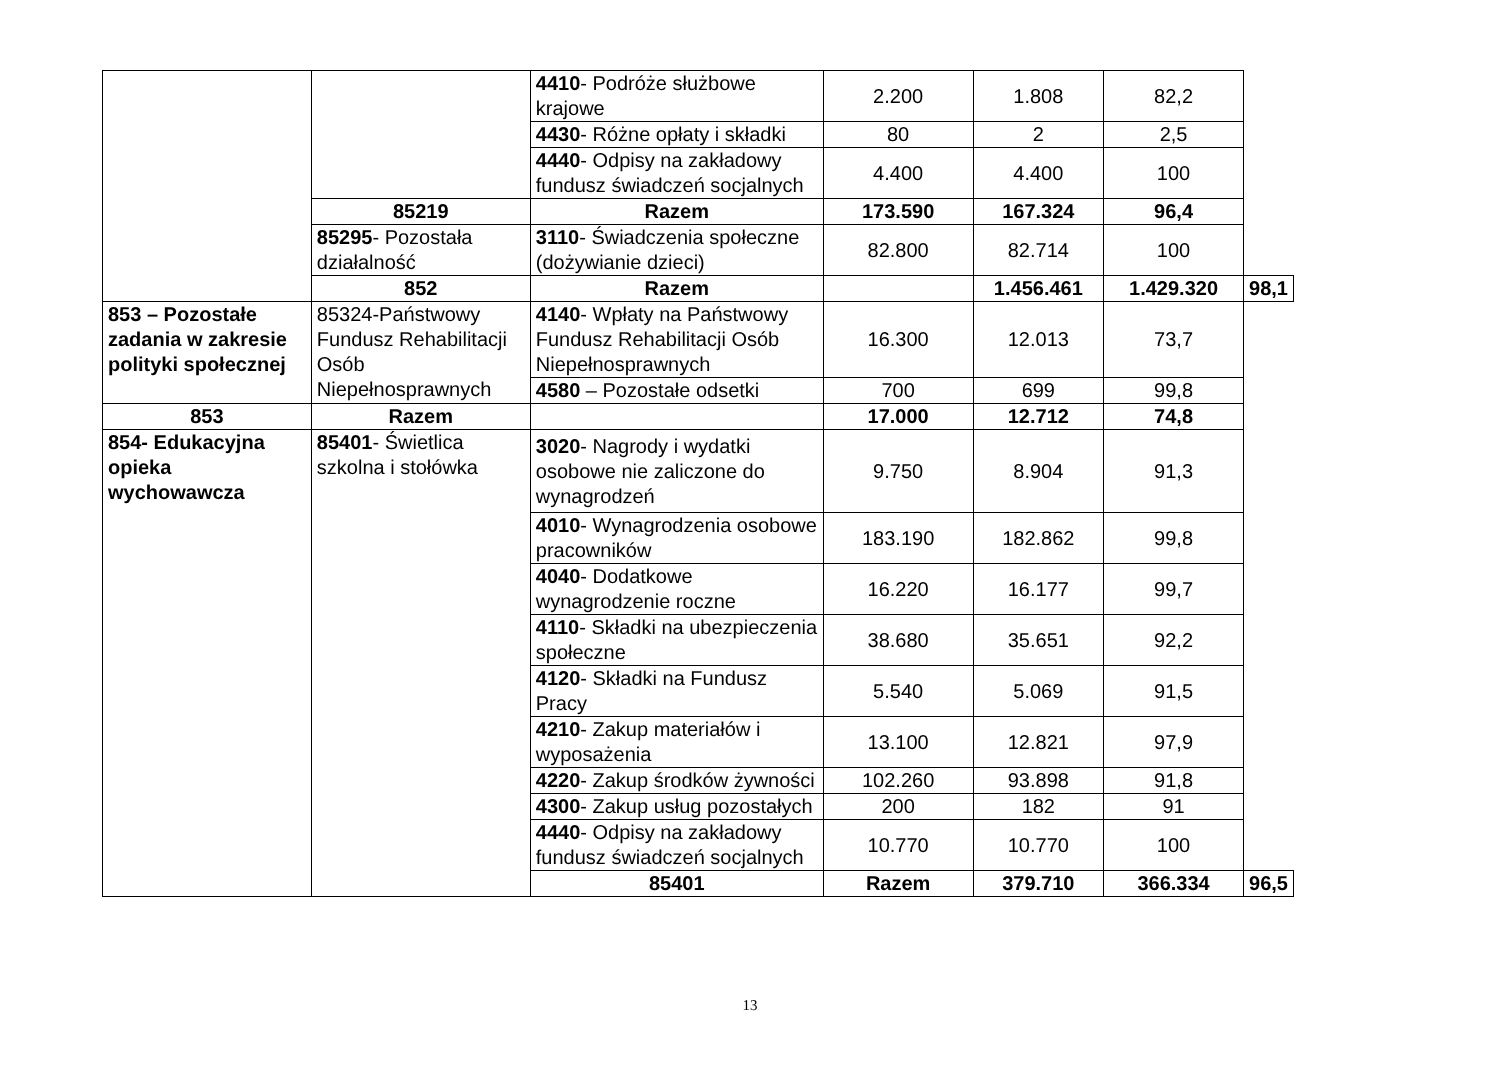| | | 4410 - Podróże służbowe krajowe | 2.200 | 1.808 | 82,2 | |
| | | 4430 - Różne opłaty i składki | 80 | 2 | 2,5 | |
| | | 4440 - Odpisy na zakładowy fundusz świadczeń socjalnych | 4.400 | 4.400 | 100 | |
| | 85219 | Razem | 173.590 | 167.324 | 96,4 | |
| | 85295 - Pozostała działalność | 3110 - Świadczenia społeczne (dożywianie dzieci) | 82.800 | 82.714 | 100 | |
| | 852 | Razem | | 1.456.461 | 1.429.320 | 98,1 |
| 853 – Pozostałe zadania w zakresie polityki społecznej | 85324-Państwowy Fundusz Rehabilitacji Osób Niepełnosprawnych | 4140 - Wpłaty na Państwowy Fundusz Rehabilitacji Osób Niepełnosprawnych | 16.300 | 12.013 | 73,7 | |
| | | 4580 – Pozostałe odsetki | 700 | 699 | 99,8 | |
| 853 | Razem | | 17.000 | 12.712 | 74,8 | |
| 854- Edukacyjna opieka wychowawcza | 85401 - Świetlica szkolna i stołówka | 3020 - Nagrody i wydatki osobowe nie zaliczone do wynagrodzeń | 9.750 | 8.904 | 91,3 | |
| | | 4010 - Wynagrodzenia osobowe pracowników | 183.190 | 182.862 | 99,8 | |
| | | 4040 - Dodatkowe wynagrodzenie roczne | 16.220 | 16.177 | 99,7 | |
| | | 4110 - Składki na ubezpieczenia społeczne | 38.680 | 35.651 | 92,2 | |
| | | 4120 - Składki na Fundusz Pracy | 5.540 | 5.069 | 91,5 | |
| | | 4210 - Zakup materiałów i wyposażenia | 13.100 | 12.821 | 97,9 | |
| | | 4220 - Zakup środków żywności | 102.260 | 93.898 | 91,8 | |
| | | 4300 - Zakup usług pozostałych | 200 | 182 | 91 | |
| | | 4440 - Odpisy na zakładowy fundusz świadczeń socjalnych | 10.770 | 10.770 | 100 | |
| | | 85401 | Razem | 379.710 | 366.334 | 96,5 |
13